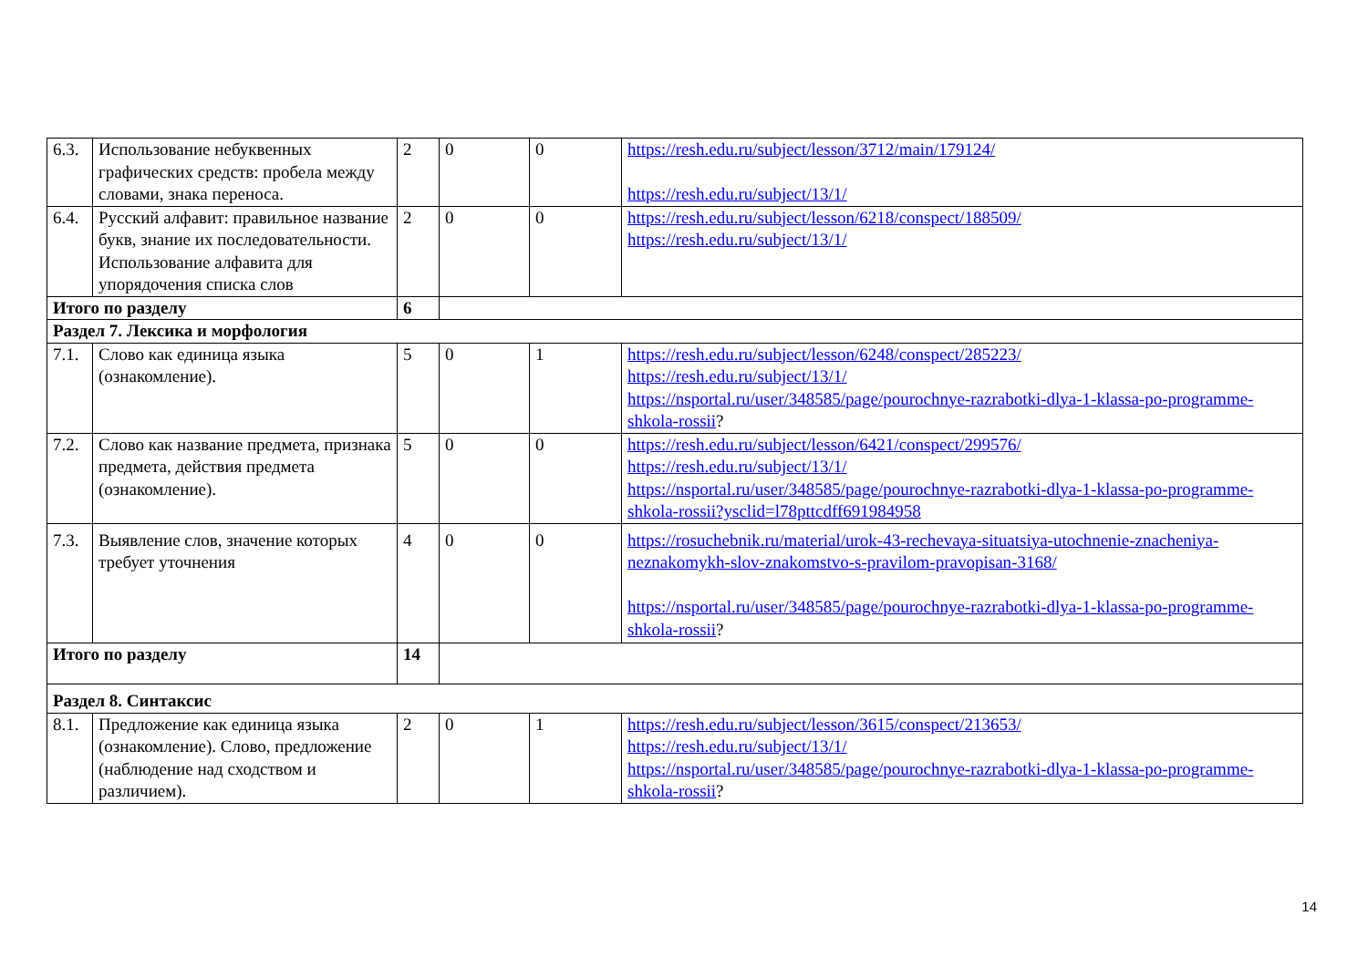| 6.3. | Использование небуквенных графических средств: пробела между словами, знака переноса. | 2 | 0 | 0 | https://resh.edu.ru/subject/lesson/3712/main/179124/ https://resh.edu.ru/subject/13/1/ |
| 6.4. | Русский алфавит: правильное название букв, знание их последовательности. Использование алфавита для упорядочения списка слов | 2 | 0 | 0 | https://resh.edu.ru/subject/lesson/6218/conspect/188509/ https://resh.edu.ru/subject/13/1/ |
| Итого по разделу | | 6 | | | |
| Раздел 7. Лексика и морфология | | | | | |
| 7.1. | Слово как единица языка (ознакомление). | 5 | 0 | 1 | https://resh.edu.ru/subject/lesson/6248/conspect/285223/ https://resh.edu.ru/subject/13/1/ https://nsportal.ru/user/348585/page/pourochnye-razrabotki-dlya-1-klassa-po-programme-shkola-rossii ? |
| 7.2. | Слово как название предмета, признака предмета, действия предмета (ознакомление). | 5 | 0 | 0 | https://resh.edu.ru/subject/lesson/6421/conspect/299576/ https://resh.edu.ru/subject/13/1/ https://nsportal.ru/user/348585/page/pourochnye-razrabotki-dlya-1-klassa-po-programme-shkola-rossii?ysclid=l78pttcdff691984958 |
| 7.3. | Выявление слов, значение которых требует уточнения | 4 | 0 | 0 | https://rosuchebnik.ru/material/urok-43-rechevaya-situatsiya-utochnenie-znacheniya-neznakomykh-slov-znakomstvo-s-pravilom-pravopisan-3168/ https://nsportal.ru/user/348585/page/pourochnye-razrabotki-dlya-1-klassa-po-programme-shkola-rossii ? |
| Итого по разделу | | 14 | | | |
| Раздел 8. Синтаксис | | | | | |
| 8.1. | Предложение как единица языка (ознакомление). Слово, предложение (наблюдение над сходством и различием). | 2 | 0 | 1 | https://resh.edu.ru/subject/lesson/3615/conspect/213653/ https://resh.edu.ru/subject/13/1/ https://nsportal.ru/user/348585/page/pourochnye-razrabotki-dlya-1-klassa-po-programme-shkola-rossii ? |
14